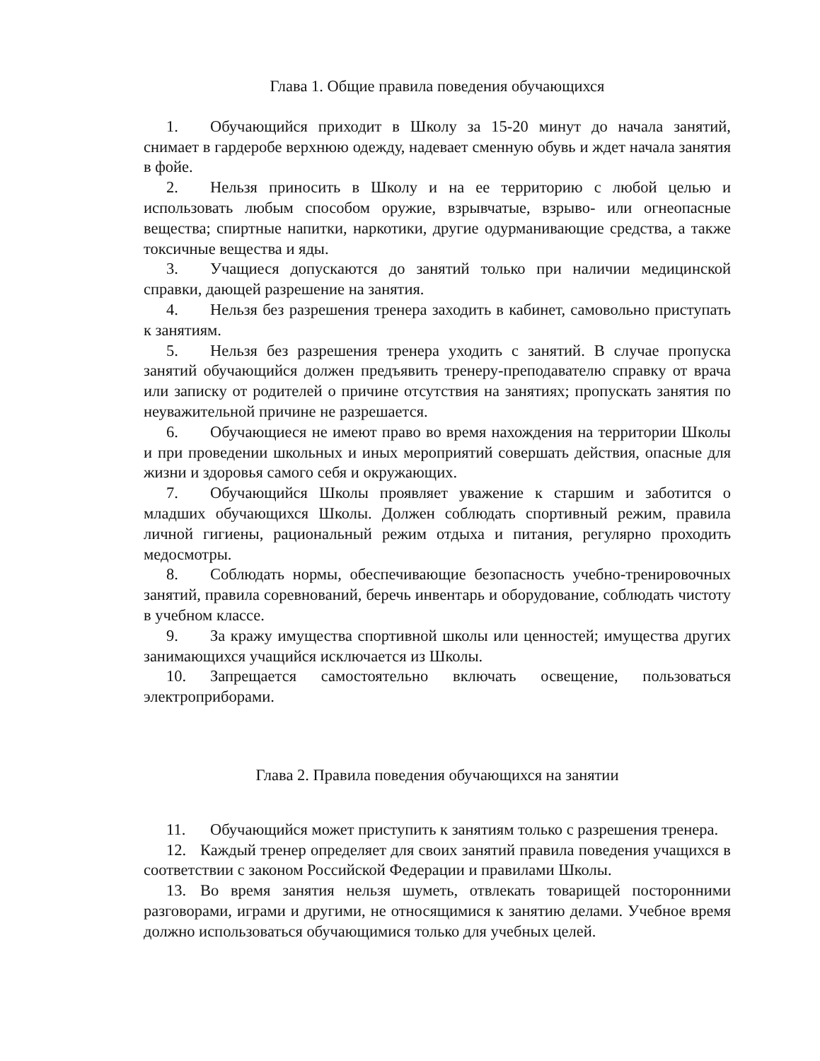Глава 1. Общие правила поведения обучающихся
1. Обучающийся приходит в Школу за 15-20 минут до начала занятий, снимает в гардеробе верхнюю одежду, надевает сменную обувь и ждет начала занятия в фойе.
2. Нельзя приносить в Школу и на ее территорию с любой целью и использовать любым способом оружие, взрывчатые, взрыво- или огнеопасные вещества; спиртные напитки, наркотики, другие одурманивающие средства, а также токсичные вещества и яды.
3. Учащиеся допускаются до занятий только при наличии медицинской справки, дающей разрешение на занятия.
4. Нельзя без разрешения тренера заходить в кабинет, самовольно приступать к занятиям.
5. Нельзя без разрешения тренера уходить с занятий. В случае пропуска занятий обучающийся должен предъявить тренеру-преподавателю справку от врача или записку от родителей о причине отсутствия на занятиях; пропускать занятия по неуважительной причине не разрешается.
6. Обучающиеся не имеют право во время нахождения на территории Школы и при проведении школьных и иных мероприятий совершать действия, опасные для жизни и здоровья самого себя и окружающих.
7. Обучающийся Школы проявляет уважение к старшим и заботится о младших обучающихся Школы. Должен соблюдать спортивный режим, правила личной гигиены, рациональный режим отдыха и питания, регулярно проходить медосмотры.
8. Соблюдать нормы, обеспечивающие безопасность учебно-тренировочных занятий, правила соревнований, беречь инвентарь и оборудование, соблюдать чистоту в учебном классе.
9. За кражу имущества спортивной школы или ценностей; имущества других занимающихся учащийся исключается из Школы.
10. Запрещается самостоятельно включать освещение, пользоваться электроприборами.
Глава 2. Правила поведения обучающихся на занятии
11. Обучающийся может приступить к занятиям только с разрешения тренера.
12. Каждый тренер определяет для своих занятий правила поведения учащихся в соответствии с законом Российской Федерации и правилами Школы.
13. Во время занятия нельзя шуметь, отвлекать товарищей посторонними разговорами, играми и другими, не относящимися к занятию делами. Учебное время должно использоваться обучающимися только для учебных целей.